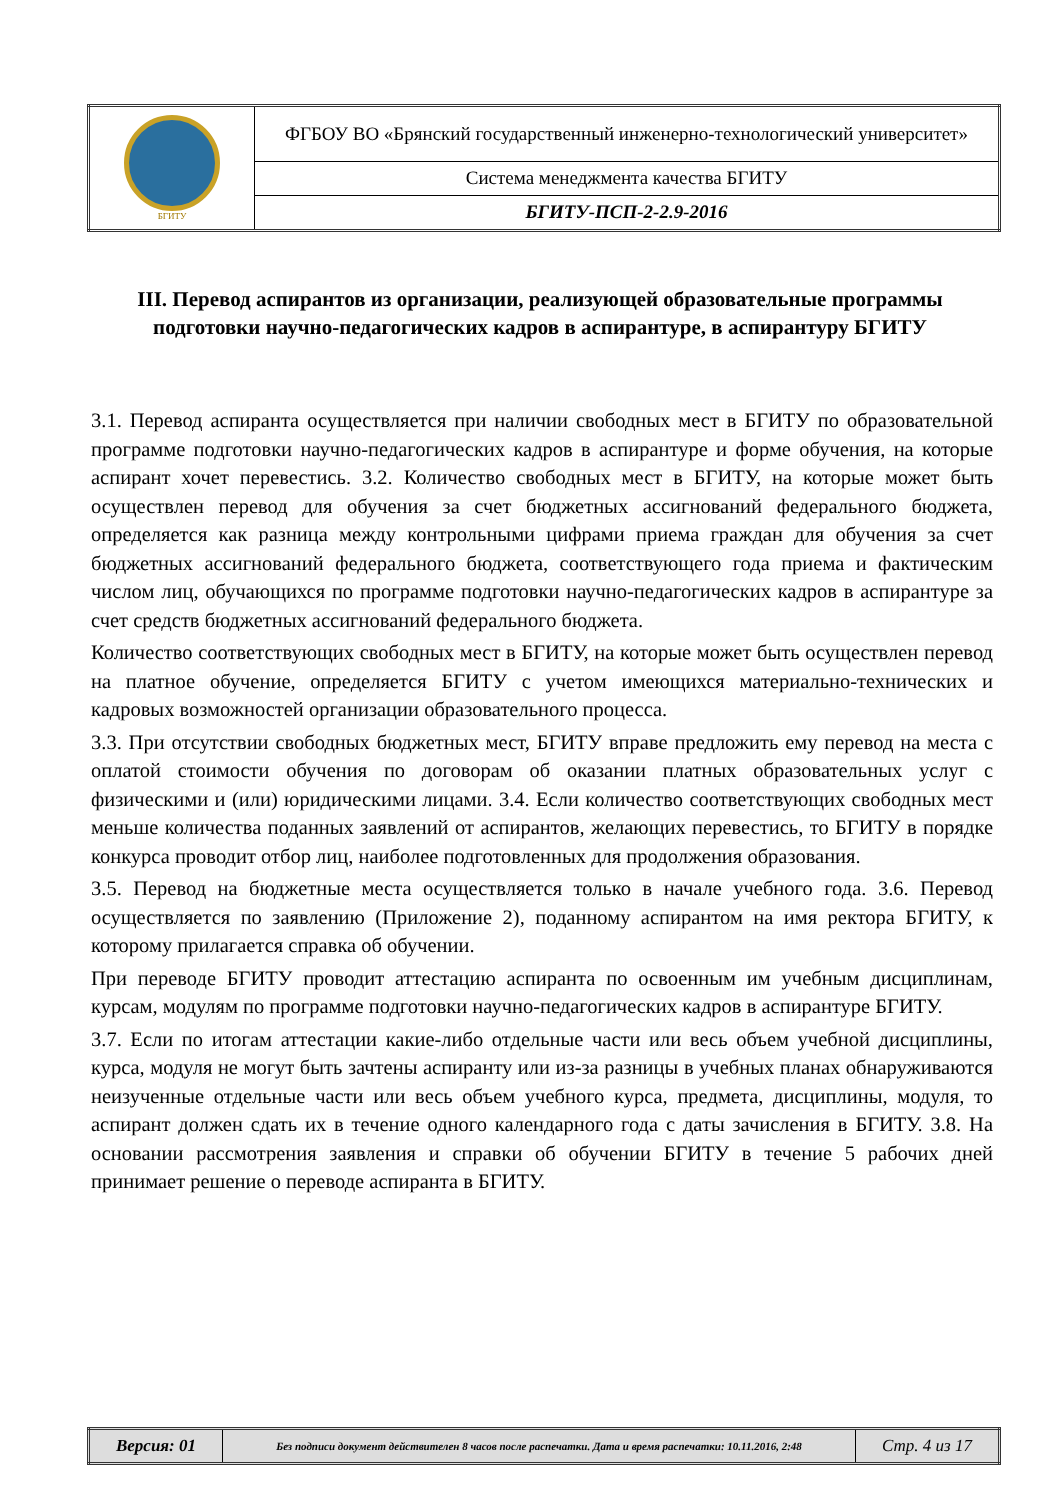| БГИТУ | ФГБОУ ВО «Брянский государственный инженерно-технологический университет» |
| | Система менеджмента качества БГИТУ |
| | БГИТУ-ПСП-2-2.9-2016 |
III. Перевод аспирантов из организации, реализующей образовательные программы подготовки научно-педагогических кадров в аспирантуре, в аспирантуру БГИТУ
3.1. Перевод аспиранта осуществляется при наличии свободных мест в БГИТУ по образовательной программе подготовки научно-педагогических кадров в аспирантуре и форме обучения, на которые аспирант хочет перевестись. 3.2. Количество свободных мест в БГИТУ, на которые может быть осуществлен перевод для обучения за счет бюджетных ассигнований федерального бюджета, определяется как разница между контрольными цифрами приема граждан для обучения за счет бюджетных ассигнований федерального бюджета, соответствующего года приема и фактическим числом лиц, обучающихся по программе подготовки научно-педагогических кадров в аспирантуре за счет средств бюджетных ассигнований федерального бюджета.
Количество соответствующих свободных мест в БГИТУ, на которые может быть осуществлен перевод на платное обучение, определяется БГИТУ с учетом имеющихся материально-технических и кадровых возможностей организации образовательного процесса.
3.3. При отсутствии свободных бюджетных мест, БГИТУ вправе предложить ему перевод на места с оплатой стоимости обучения по договорам об оказании платных образовательных услуг с физическими и (или) юридическими лицами. 3.4. Если количество соответствующих свободных мест меньше количества поданных заявлений от аспирантов, желающих перевестись, то БГИТУ в порядке конкурса проводит отбор лиц, наиболее подготовленных для продолжения образования.
3.5. Перевод на бюджетные места осуществляется только в начале учебного года. 3.6. Перевод осуществляется по заявлению (Приложение 2), поданному аспирантом на имя ректора БГИТУ, к которому прилагается справка об обучении.
При переводе БГИТУ проводит аттестацию аспиранта по освоенным им учебным дисциплинам, курсам, модулям по программе подготовки научно-педагогических кадров в аспирантуре БГИТУ.
3.7. Если по итогам аттестации какие-либо отдельные части или весь объем учебной дисциплины, курса, модуля не могут быть зачтены аспиранту или из-за разницы в учебных планах обнаруживаются неизученные отдельные части или весь объем учебного курса, предмета, дисциплины, модуля, то аспирант должен сдать их в течение одного календарного года с даты зачисления в БГИТУ. 3.8. На основании рассмотрения заявления и справки об обучении БГИТУ в течение 5 рабочих дней принимает решение о переводе аспиранта в БГИТУ.
| Версия: 01 | Без подписи документ действителен 8 часов после распечатки. Дата и время распечатки: 10.11.2016, 2:48 | Стр. 4 из 17 |